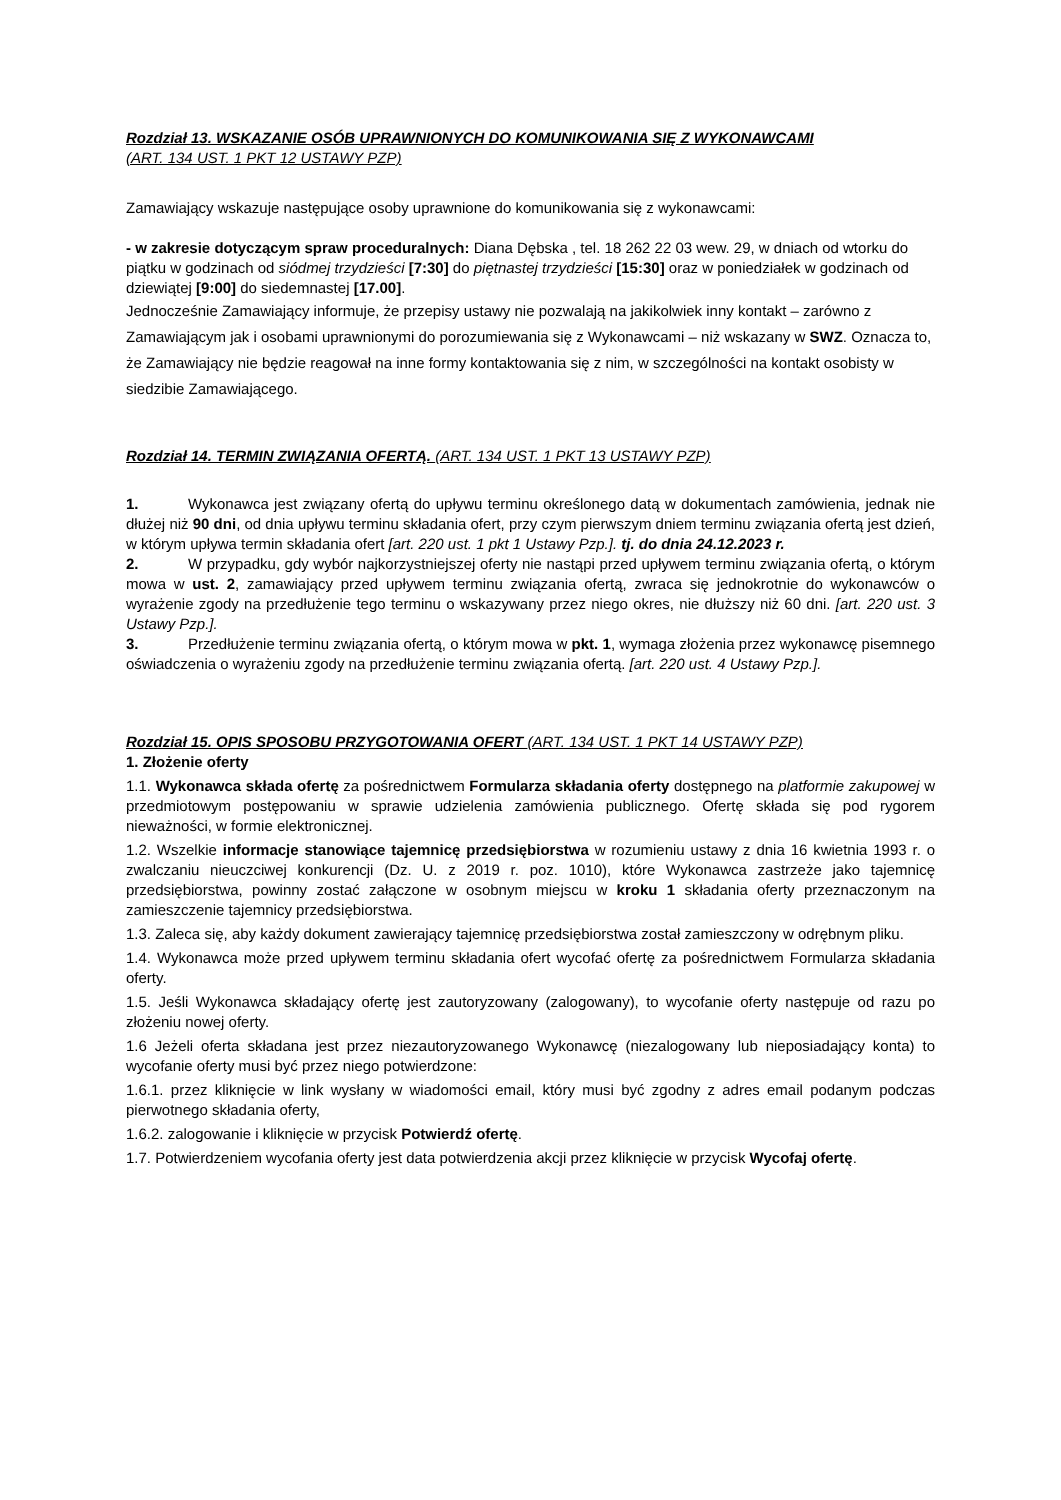Rozdział 13. WSKAZANIE OSÓB UPRAWNIONYCH DO KOMUNIKOWANIA SIĘ Z WYKONAWCAMI
(ART. 134 UST. 1 PKT 12 USTAWY PZP)
Zamawiający wskazuje następujące osoby uprawnione do komunikowania się z wykonawcami:
- w zakresie dotyczącym spraw proceduralnych: Diana Dębska , tel. 18 262 22 03 wew. 29, w dniach od wtorku do piątku w godzinach od siódmej trzydzieści [7:30] do piętnastej trzydzieści [15:30] oraz w poniedziałek w godzinach od dziewiątej [9:00] do siedemnastej [17.00].
Jednocześnie Zamawiający informuje, że przepisy ustawy nie pozwalają na jakikolwiek inny kontakt – zarówno z Zamawiającym jak i osobami uprawnionymi do porozumiewania się z Wykonawcami – niż wskazany w SWZ. Oznacza to, że Zamawiający nie będzie reagował na inne formy kontaktowania się z nim, w szczególności na kontakt osobisty w siedzibie Zamawiającego.
Rozdział 14. TERMIN ZWIĄZANIA OFERTĄ. (ART. 134 UST. 1 PKT 13 USTAWY PZP)
1. Wykonawca jest związany ofertą do upływu terminu określonego datą w dokumentach zamówienia, jednak nie dłużej niż 90 dni, od dnia upływu terminu składania ofert, przy czym pierwszym dniem terminu związania ofertą jest dzień, w którym upływa termin składania ofert [art. 220 ust. 1 pkt 1 Ustawy Pzp.]. tj. do dnia 24.12.2023 r.
2. W przypadku, gdy wybór najkorzystniejszej oferty nie nastąpi przed upływem terminu związania ofertą, o którym mowa w ust. 2, zamawiający przed upływem terminu związania ofertą, zwraca się jednokrotnie do wykonawców o wyrażenie zgody na przedłużenie tego terminu o wskazywany przez niego okres, nie dłuższy niż 60 dni. [art. 220 ust. 3 Ustawy Pzp.].
3. Przedłużenie terminu związania ofertą, o którym mowa w pkt. 1, wymaga złożenia przez wykonawcę pisemnego oświadczenia o wyrażeniu zgody na przedłużenie terminu związania ofertą. [art. 220 ust. 4 Ustawy Pzp.].
Rozdział 15. OPIS SPOSOBU PRZYGOTOWANIA OFERT (ART. 134 UST. 1 PKT 14 USTAWY PZP)
1. Złożenie oferty
1.1. Wykonawca składa ofertę za pośrednictwem Formularza składania oferty dostępnego na platformie zakupowej w przedmiotowym postępowaniu w sprawie udzielenia zamówienia publicznego. Ofertę składa się pod rygorem nieważności, w formie elektronicznej.
1.2. Wszelkie informacje stanowiące tajemnicę przedsiębiorstwa w rozumieniu ustawy z dnia 16 kwietnia 1993 r. o zwalczaniu nieuczciwej konkurencji (Dz. U. z 2019 r. poz. 1010), które Wykonawca zastrzeże jako tajemnicę przedsiębiorstwa, powinny zostać załączone w osobnym miejscu w kroku 1 składania oferty przeznaczonym na zamieszczenie tajemnicy przedsiębiorstwa.
1.3. Zaleca się, aby każdy dokument zawierający tajemnicę przedsiębiorstwa został zamieszczony w odrębnym pliku.
1.4. Wykonawca może przed upływem terminu składania ofert wycofać ofertę za pośrednictwem Formularza składania oferty.
1.5. Jeśli Wykonawca składający ofertę jest zautoryzowany (zalogowany), to wycofanie oferty następuje od razu po złożeniu nowej oferty.
1.6 Jeżeli oferta składana jest przez niezautoryzowanego Wykonawcę (niezalogowany lub nieposiadający konta) to wycofanie oferty musi być przez niego potwierdzone:
1.6.1. przez kliknięcie w link wysłany w wiadomości email, który musi być zgodny z adres email podanym podczas pierwotnego składania oferty,
1.6.2. zalogowanie i kliknięcie w przycisk Potwierdź ofertę.
1.7. Potwierdzeniem wycofania oferty jest data potwierdzenia akcji przez kliknięcie w przycisk Wycofaj ofertę.